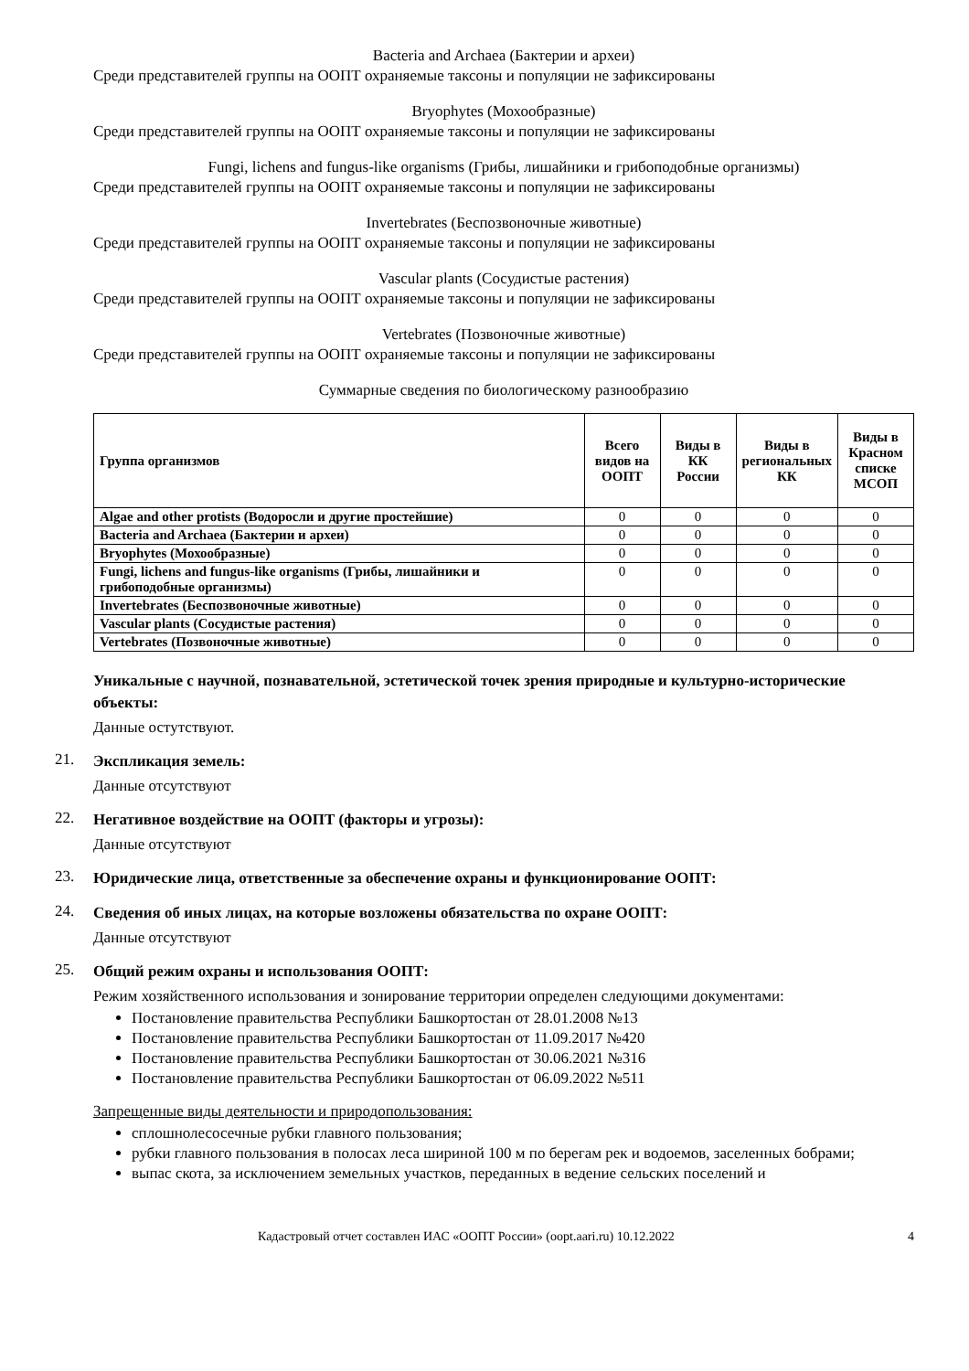Bacteria and Archaea (Бактерии и археи)
Среди представителей группы на ООПТ охраняемые таксоны и популяции не зафиксированы
Bryophytes (Мохообразные)
Среди представителей группы на ООПТ охраняемые таксоны и популяции не зафиксированы
Fungi, lichens and fungus-like organisms (Грибы, лишайники и грибоподобные организмы)
Среди представителей группы на ООПТ охраняемые таксоны и популяции не зафиксированы
Invertebrates (Беспозвоночные животные)
Среди представителей группы на ООПТ охраняемые таксоны и популяции не зафиксированы
Vascular plants (Сосудистые растения)
Среди представителей группы на ООПТ охраняемые таксоны и популяции не зафиксированы
Vertebrates (Позвоночные животные)
Среди представителей группы на ООПТ охраняемые таксоны и популяции не зафиксированы
Суммарные сведения по биологическому разнообразию
| Группа организмов | Всего видов на ООПТ | Виды в КК России | Виды в региональных КК | Виды в Красном списке МСОП |
| --- | --- | --- | --- | --- |
| Algae and other protists (Водоросли и другие простейшие) | 0 | 0 | 0 | 0 |
| Bacteria and Archaea (Бактерии и археи) | 0 | 0 | 0 | 0 |
| Bryophytes (Мохообразные) | 0 | 0 | 0 | 0 |
| Fungi, lichens and fungus-like organisms (Грибы, лишайники и грибоподобные организмы) | 0 | 0 | 0 | 0 |
| Invertebrates (Беспозвоночные животные) | 0 | 0 | 0 | 0 |
| Vascular plants (Сосудистые растения) | 0 | 0 | 0 | 0 |
| Vertebrates (Позвоночные животные) | 0 | 0 | 0 | 0 |
Уникальные с научной, познавательной, эстетической точек зрения природные и культурно-исторические объекты:
Данные остутствуют.
21.
Экспликация земель:
Данные отсутствуют
22.
Негативное воздействие на ООПТ (факторы и угрозы):
Данные отсутствуют
23.
Юридические лица, ответственные за обеспечение охраны и функционирование ООПТ:
24.
Сведения об иных лицах, на которые возложены обязательства по охране ООПТ:
Данные отсутствуют
25.
Общий режим охраны и использования ООПТ:
Режим хозяйственного использования и зонирование территории определен следующими документами:
Постановление правительства Республики Башкортостан от 28.01.2008 №13
Постановление правительства Республики Башкортостан от 11.09.2017 №420
Постановление правительства Республики Башкортостан от 30.06.2021 №316
Постановление правительства Республики Башкортостан от 06.09.2022 №511
Запрещенные виды деятельности и природопользования:
сплошнолесосечные рубки главного пользования;
рубки главного пользования в полосах леса шириной 100 м по берегам рек и водоемов, заселенных бобрами;
выпас скота, за исключением земельных участков, переданных в ведение сельских поселений и
Кадастровый отчет составлен ИАС «ООПТ России» (oopt.aari.ru) 10.12.2022 4